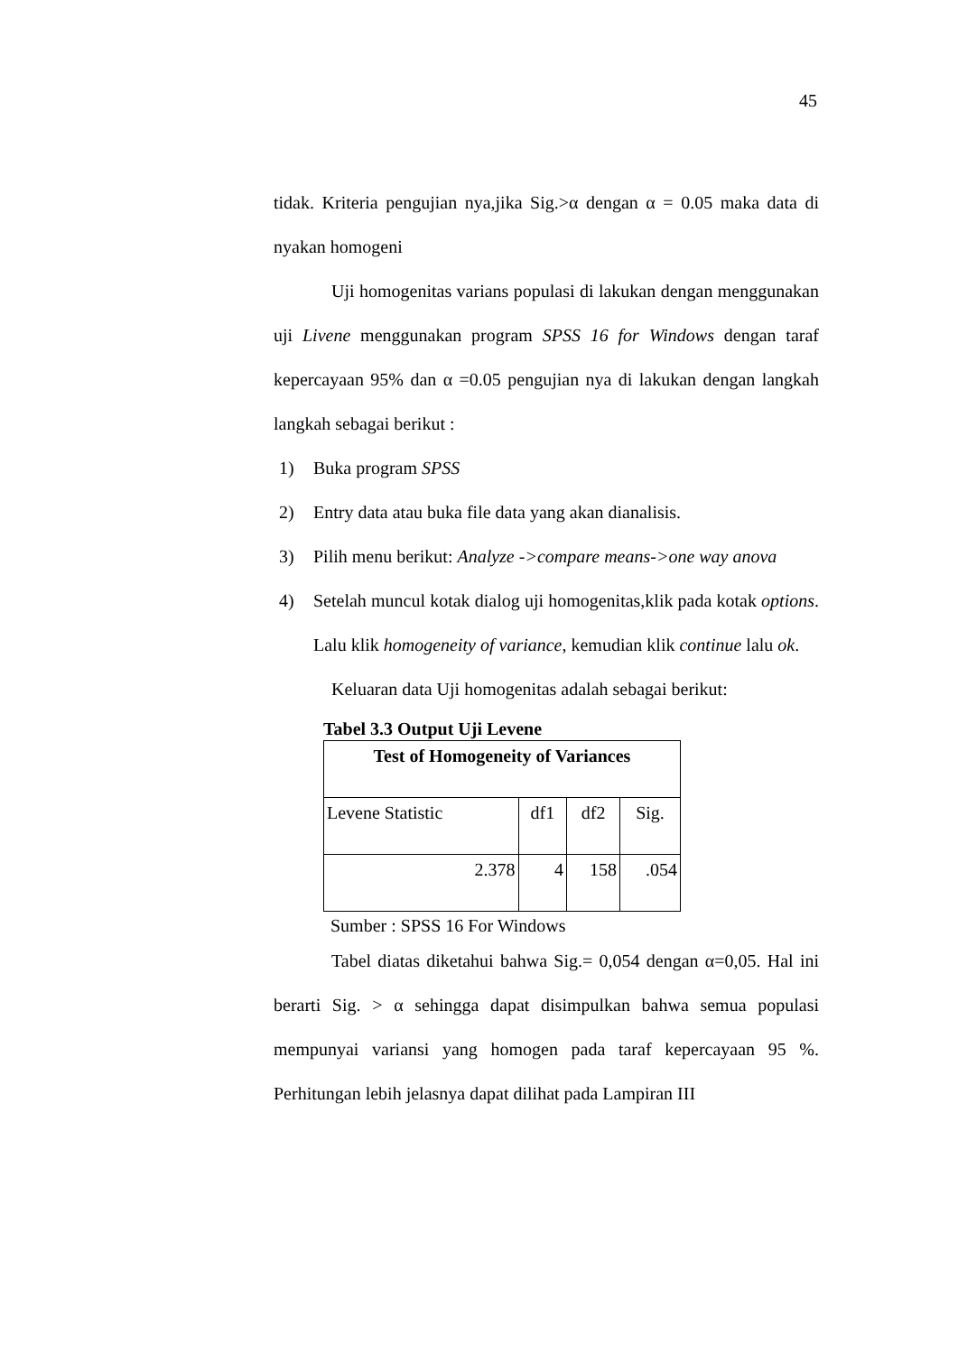45
tidak. Kriteria pengujian nya,jika Sig.>α dengan α = 0.05 maka data di nyakan homogeni
Uji homogenitas varians populasi di lakukan dengan menggunakan uji Livene menggunakan program SPSS 16 for Windows dengan taraf kepercayaan 95% dan α =0.05 pengujian nya di lakukan dengan langkah langkah sebagai berikut :
1) Buka program SPSS
2) Entry data atau buka file data yang akan dianalisis.
3) Pilih menu berikut: Analyze ->compare means->one way anova
4) Setelah muncul kotak dialog uji homogenitas,klik pada kotak options. Lalu klik homogeneity of variance, kemudian klik continue lalu ok.
Keluaran data Uji homogenitas adalah sebagai berikut:
Tabel 3.3 Output Uji Levene
| Test of Homogeneity of Variances | | | |
| --- | --- | --- | --- |
| Levene Statistic | df1 | df2 | Sig. |
| 2.378 | 4 | 158 | .054 |
Sumber : SPSS 16 For Windows
Tabel diatas diketahui bahwa Sig.= 0,054 dengan α=0,05. Hal ini berarti Sig. > α sehingga dapat disimpulkan bahwa semua populasi mempunyai variansi yang homogen pada taraf kepercayaan 95 %. Perhitungan lebih jelasnya dapat dilihat pada Lampiran III